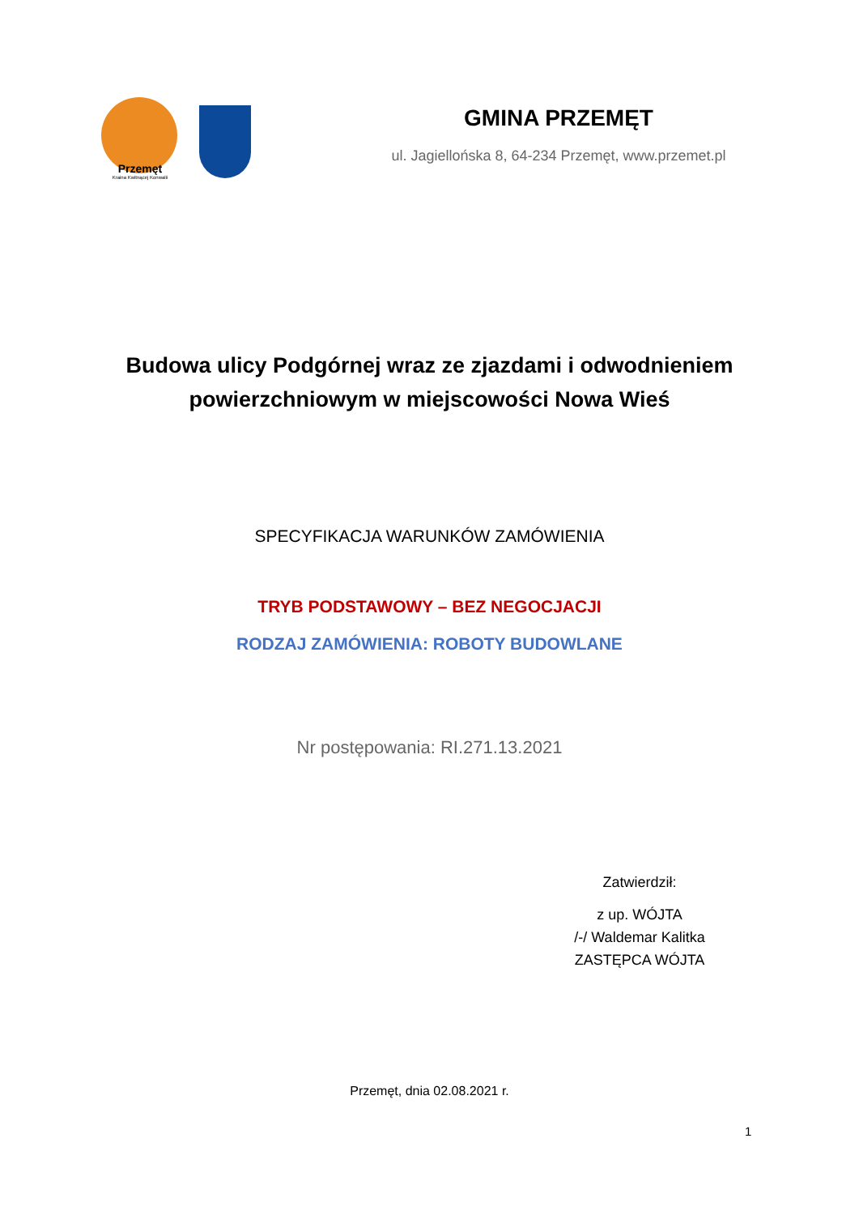Przemęt
Kraina Kwitnącej Konwalii
GMINA PRZEMĘT
ul. Jagiellońska 8, 64-234 Przemęt, www.przemet.pl
Budowa ulicy Podgórnej wraz ze zjazdami i odwodnieniem
powierzchniowym w miejscowości Nowa Wieś
SPECYFIKACJA WARUNKÓW ZAMÓWIENIA
TRYB PODSTAWOWY – BEZ NEGOCJACJI
RODZAJ ZAMÓWIENIA: ROBOTY BUDOWLANE
Nr postępowania: RI.271.13.2021
Zatwierdził:
z up. WÓJTA
/-/ Waldemar Kalitka
ZASTĘPCA WÓJTA
Przemęt, dnia 02.08.2021 r.
1